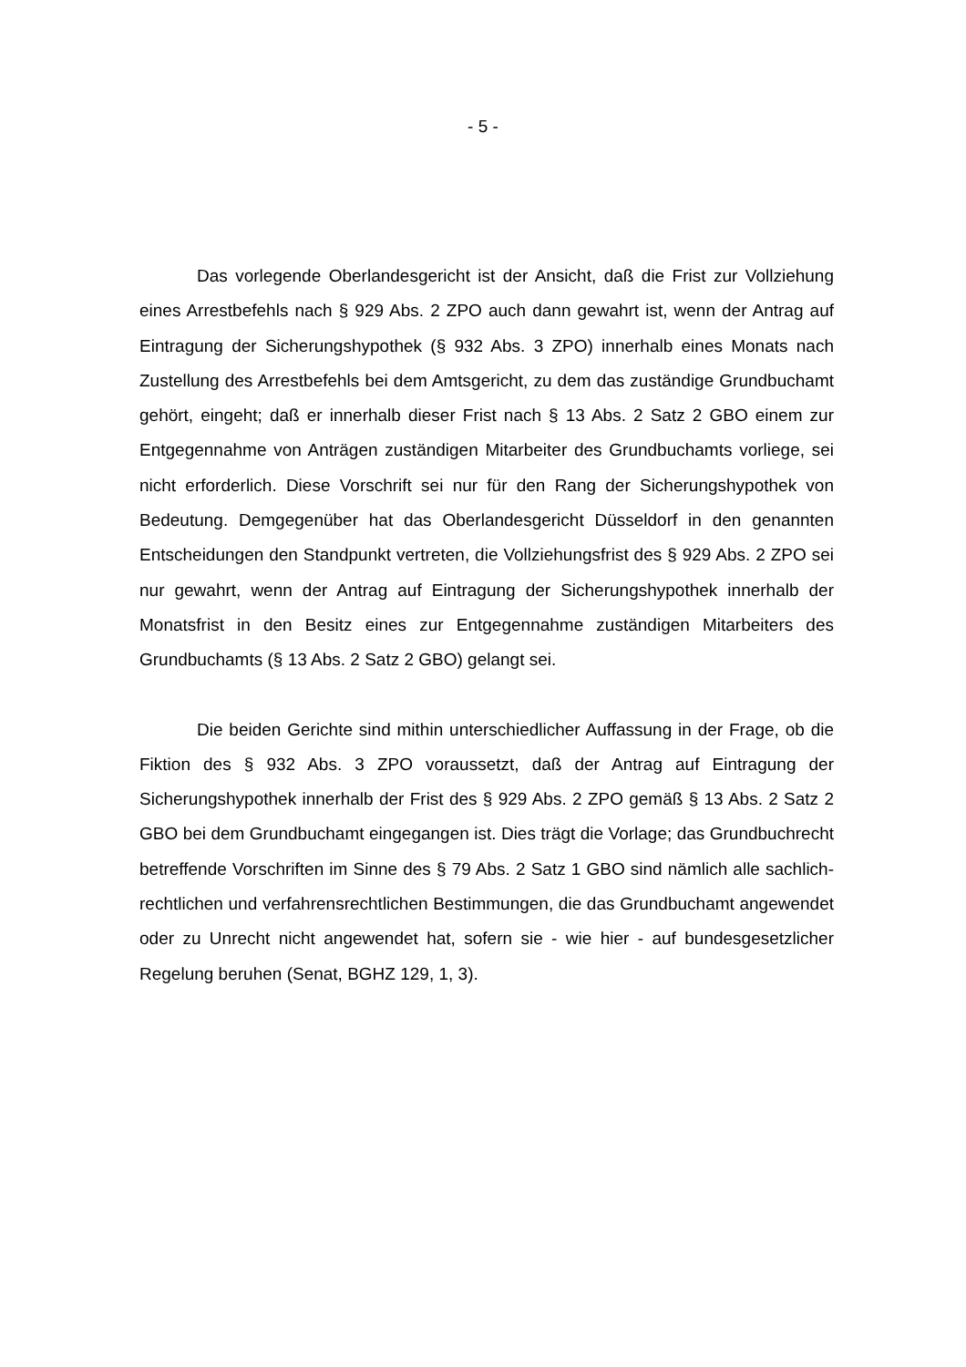- 5 -
Das vorlegende Oberlandesgericht ist der Ansicht, daß die Frist zur Vollziehung eines Arrestbefehls nach § 929 Abs. 2 ZPO auch dann gewahrt ist, wenn der Antrag auf Eintragung der Sicherungshypothek (§ 932 Abs. 3 ZPO) innerhalb eines Monats nach Zustellung des Arrestbefehls bei dem Amtsgericht, zu dem das zuständige Grundbuchamt gehört, eingeht; daß er innerhalb dieser Frist nach § 13 Abs. 2 Satz 2 GBO einem zur Entgegennahme von Anträgen zuständigen Mitarbeiter des Grundbuchamts vorliege, sei nicht erforderlich. Diese Vorschrift sei nur für den Rang der Sicherungshypothek von Bedeutung. Demgegenüber hat das Oberlandesgericht Düsseldorf in den genannten Entscheidungen den Standpunkt vertreten, die Vollziehungsfrist des § 929 Abs. 2 ZPO sei nur gewahrt, wenn der Antrag auf Eintragung der Sicherungshypothek innerhalb der Monatsfrist in den Besitz eines zur Entgegennahme zuständigen Mitarbeiters des Grundbuchamts (§ 13 Abs. 2 Satz 2 GBO) gelangt sei.
Die beiden Gerichte sind mithin unterschiedlicher Auffassung in der Frage, ob die Fiktion des § 932 Abs. 3 ZPO voraussetzt, daß der Antrag auf Eintragung der Sicherungshypothek innerhalb der Frist des § 929 Abs. 2 ZPO gemäß § 13 Abs. 2 Satz 2 GBO bei dem Grundbuchamt eingegangen ist. Dies trägt die Vorlage; das Grundbuchrecht betreffende Vorschriften im Sinne des § 79 Abs. 2 Satz 1 GBO sind nämlich alle sachlich-rechtlichen und verfahrensrechtlichen Bestimmungen, die das Grundbuchamt angewendet oder zu Unrecht nicht angewendet hat, sofern sie - wie hier - auf bundesgesetzlicher Regelung beruhen (Senat, BGHZ 129, 1, 3).